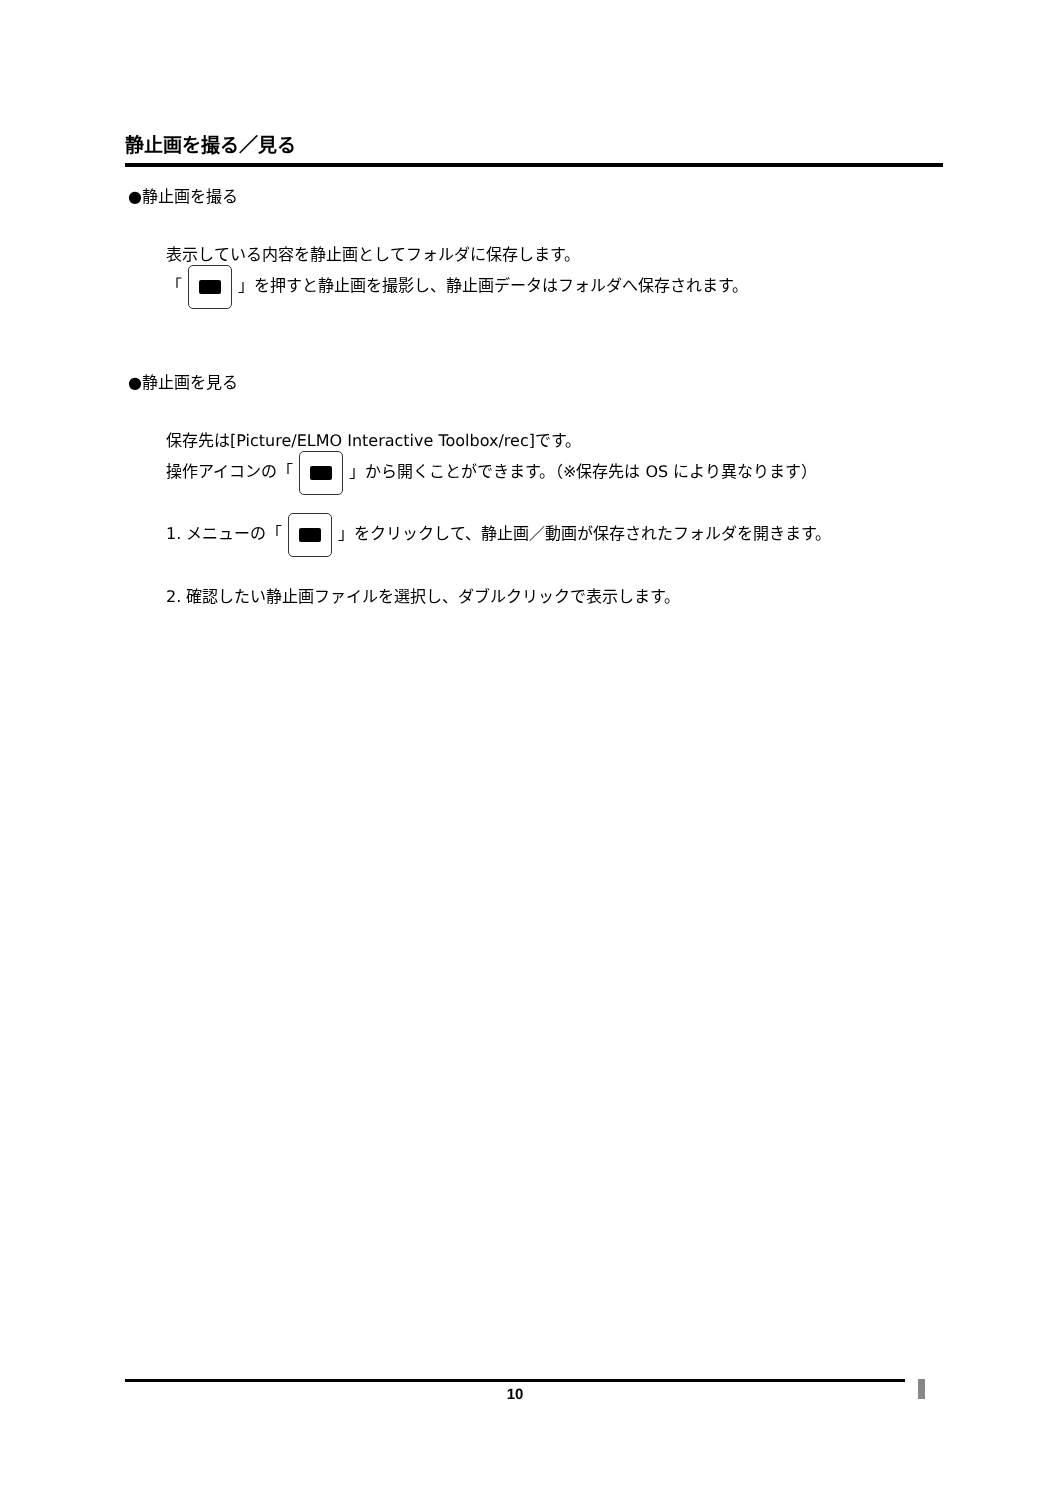静止画を撮る／見る
●静止画を撮る
表示している内容を静止画としてフォルダに保存します。
「 」を押すと静止画を撮影し、静止画データはフォルダへ保存されます。
●静止画を見る
保存先は[Picture/ELMO Interactive Toolbox/rec]です。
操作アイコンの「 」から開くことができます。（※保存先は OS により異なります）
1. メニューの「 」をクリックして、静止画／動画が保存されたフォルダを開きます。
2. 確認したい静止画ファイルを選択し、ダブルクリックで表示します。
10